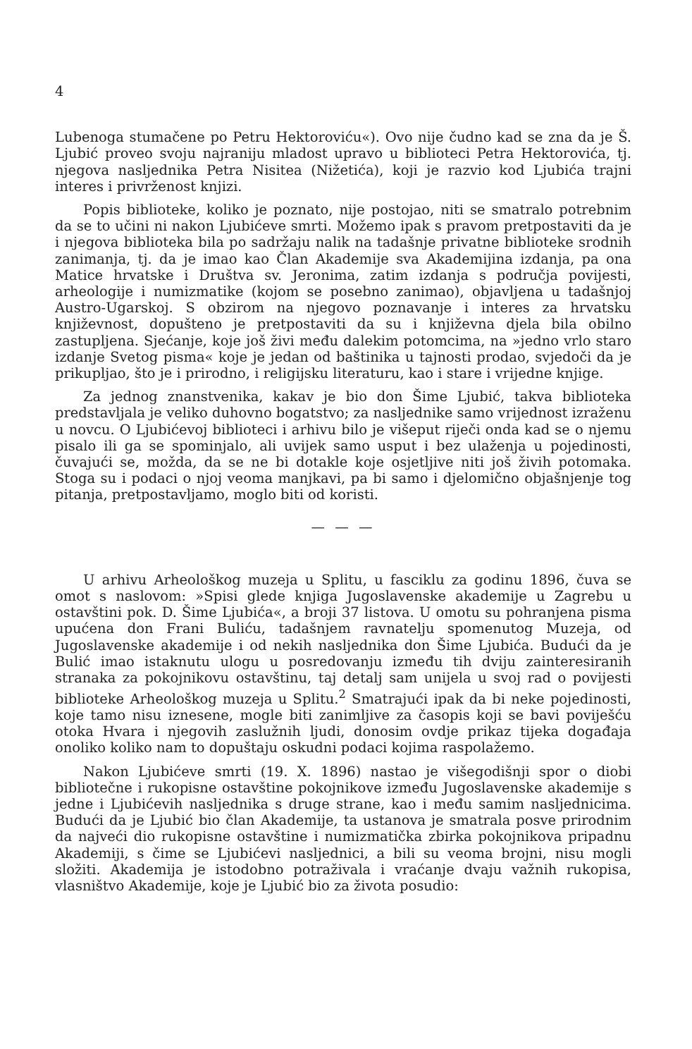4
Lubenoga stumačene po Petru Hektoroviću«). Ovo nije čudno kad se zna da je Š. Ljubić proveo svoju najraniju mladost upravo u biblioteci Petra Hektorovića, tj. njegova nasljednika Petra Nisitea (Nižetića), koji je razvio kod Ljubića trajni interes i privrženost knjizi.
Popis biblioteke, koliko je poznato, nije postojao, niti se smatralo potrebnim da se to učini ni nakon Ljubićeve smrti. Možemo ipak s pravom pretpostaviti da je i njegova biblioteka bila po sadržaju nalik na tadašnje privatne biblioteke srodnih zanimanja, tj. da je imao kao Član Akademije sva Akademijina izdanja, pa ona Matice hrvatske i Društva sv. Jeronima, zatim izdanja s područja povijesti, arheologije i numizmatike (kojom se posebno zanimao), objavljena u tadašnjoj Austro-Ugarskoj. S obzirom na njegovo poznavanje i interes za hrvatsku književnost, dopušteno je pretpostaviti da su i književna djela bila obilno zastupljena. Sjećanje, koje još živi među dalekim potomcima, na »jedno vrlo staro izdanje Svetog pisma« koje je jedan od baštinika u tajnosti prodao, svjedoči da je prikupljao, što je i prirodno, i religijsku literaturu, kao i stare i vrijedne knjige.
Za jednog znanstvenika, kakav je bio don Šime Ljubić, takva biblioteka predstavljala je veliko duhovno bogatstvo; za nasljednike samo vrijednost izraženu u novcu. O Ljubićevoj biblioteci i arhivu bilo je višeput riječi onda kad se o njemu pisalo ili ga se spominjalo, ali uvijek samo usput i bez ulaženja u pojedinosti, čuvajući se, možda, da se ne bi dotakle koje osjetljive niti još živih potomaka. Stoga su i podaci o njoj veoma manjkavi, pa bi samo i djelomično objašnjenje tog pitanja, pretpostavljamo, moglo biti od koristi.
— — —
U arhivu Arheološkog muzeja u Splitu, u fasciklu za godinu 1896, čuva se omot s naslovom: »Spisi glede knjiga Jugoslavenske akademije u Zagrebu u ostavštini pok. D. Šime Ljubića«, a broji 37 listova. U omotu su pohranjena pisma upućena don Frani Buliću, tadašnjem ravnatelju spomenutog Muzeja, od Jugoslavenske akademije i od nekih nasljednika don Šime Ljubića. Budući da je Bulić imao istaknutu ulogu u posredovanju između tih dviju zainteresiranih stranaka za pokojnikovu ostavštinu, taj detalj sam unijela u svoj rad o povijesti biblioteke Arheološkog muzeja u Splitu.<sup>2</sup> Smatrajući ipak da bi neke pojedinosti, koje tamo nisu iznesene, mogle biti zanimljive za časopis koji se bavi poviješću otoka Hvara i njegovih zaslužnih ljudi, donosim ovdje prikaz tijeka događaja onoliko koliko nam to dopuštaju oskudni podaci kojima raspolažemo.
Nakon Ljubićeve smrti (19. X. 1896) nastao je višegodišnji spor o diobi bibliotečne i rukopisne ostavštine pokojnikove između Jugoslavenske akademije s jedne i Ljubićevih nasljednika s druge strane, kao i među samim nasljednicima. Budući da je Ljubić bio član Akademije, ta ustanova je smatrala posve prirodnim da najveći dio rukopisne ostavštine i numizmatička zbirka pokojnikova pripadnu Akademiji, s čime se Ljubićevi nasljednici, a bili su veoma brojni, nisu mogli složiti. Akademija je istodobno potraživala i vraćanje dvaju važnih rukopisa, vlasništvo Akademije, koje je Ljubić bio za života posudio: